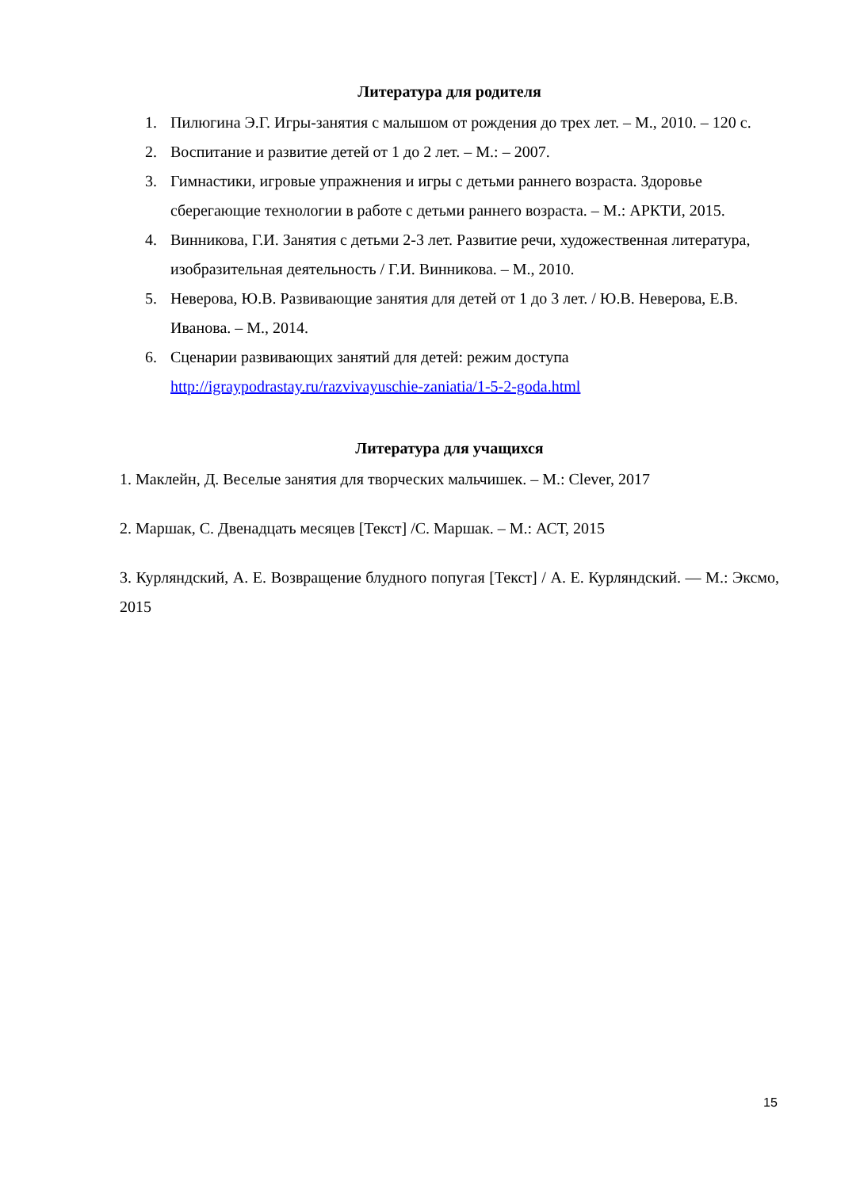Литература для родителя
1. Пилюгина Э.Г. Игры-занятия с малышом от рождения до трех лет. – М., 2010. – 120 с.
2. Воспитание и развитие детей от 1 до 2 лет. – М.: – 2007.
3. Гимнастики, игровые упражнения и игры с детьми раннего возраста. Здоровье сберегающие технологии в работе с детьми раннего возраста. – М.: АРКТИ, 2015.
4. Винникова, Г.И. Занятия с детьми 2-3 лет. Развитие речи, художественная литература, изобразительная деятельность / Г.И. Винникова. – М., 2010.
5. Неверова, Ю.В. Развивающие занятия для детей от 1 до 3 лет. / Ю.В. Неверова, Е.В. Иванова. – М., 2014.
6. Сценарии развивающих занятий для детей: режим доступа http://igraypodrastay.ru/razvivayuschie-zaniatia/1-5-2-goda.html
Литература для учащихся
1. Маклейн, Д. Веселые занятия для творческих мальчишек. – М.: Clever, 2017
2. Маршак, С. Двенадцать месяцев [Текст] /С. Маршак. – М.: АСТ, 2015
3. Курляндский, А. Е. Возвращение блудного попугая [Текст] / А. Е. Курляндский. — М.: Эксмо, 2015
15